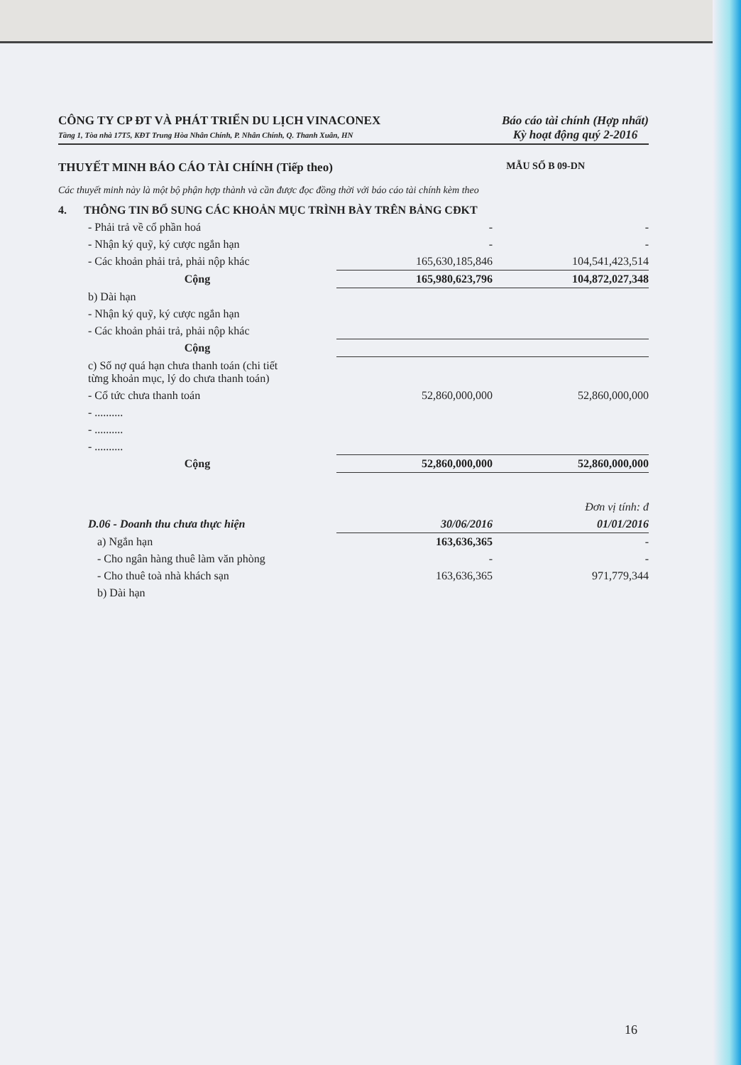CÔNG TY CP ĐT VÀ PHÁT TRIỂN DU LỊCH VINACONEX
Tầng 1, Tòa nhà 17T5, KĐT Trung Hòa Nhân Chính, P. Nhân Chính, Q. Thanh Xuân, HN
Báo cáo tài chính (Hợp nhất)
Kỳ hoạt động quý 2-2016
THUYẾT MINH BÁO CÁO TÀI CHÍNH (Tiếp theo) MẪU SỐ B 09-DN
Các thuyết minh này là một bộ phận hợp thành và cần được đọc đồng thời với báo cáo tài chính kèm theo
| 4. THÔNG TIN BỔ SUNG CÁC KHOẢN MỤC TRÌNH BÀY TRÊN BẢNG CĐKT | | |
| - Phải trả về cổ phần hoá | - | - |
| - Nhận ký quỹ, ký cược ngắn hạn | - | - |
| - Các khoản phải trả, phải nộp khác | 165,630,185,846 | 104,541,423,514 |
| Cộng | 165,980,623,796 | 104,872,027,348 |
| b) Dài hạn | | |
| - Nhận ký quỹ, ký cược ngắn hạn | | |
| - Các khoản phải trả, phải nộp khác | | |
| Cộng | | |
| c) Số nợ quá hạn chưa thanh toán (chi tiết từng khoản mục, lý do chưa thanh toán) | | |
| - Cổ tức chưa thanh toán | 52,860,000,000 | 52,860,000,000 |
| - .......... | | |
| - .......... | | |
| - .......... | | |
| Cộng | 52,860,000,000 | 52,860,000,000 |
| | | Đơn vị tính: đ |
| D.06 - Doanh thu chưa thực hiện | 30/06/2016 | 01/01/2016 |
| a) Ngắn hạn | 163,636,365 | - |
| - Cho ngân hàng thuê làm văn phòng | - | - |
| - Cho thuê toà nhà khách sạn | 163,636,365 | 971,779,344 |
| b) Dài hạn | | |
16